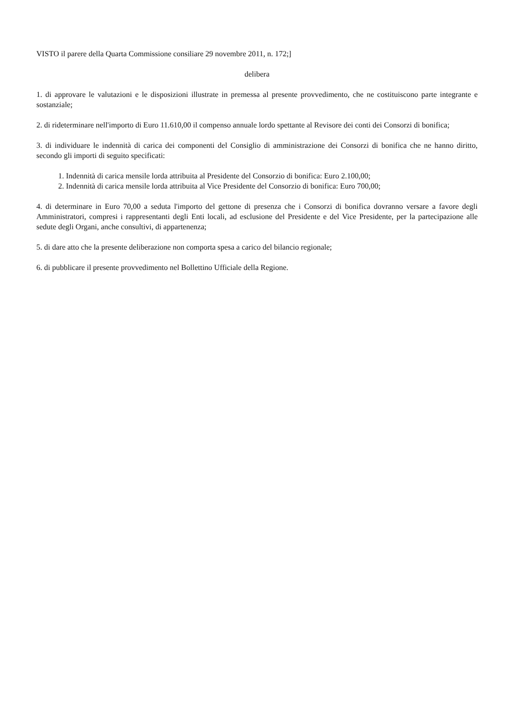VISTO il parere della Quarta Commissione consiliare 29 novembre 2011, n. 172;]
delibera
1. di approvare le valutazioni e le disposizioni illustrate in premessa al presente provvedimento, che ne costituiscono parte integrante e sostanziale;
2. di rideterminare nell'importo di Euro 11.610,00 il compenso annuale lordo spettante al Revisore dei conti dei Consorzi di bonifica;
3. di individuare le indennità di carica dei componenti del Consiglio di amministrazione dei Consorzi di bonifica che ne hanno diritto, secondo gli importi di seguito specificati:
1. Indennità di carica mensile lorda attribuita al Presidente del Consorzio di bonifica: Euro 2.100,00;
2. Indennità di carica mensile lorda attribuita al Vice Presidente del Consorzio di bonifica: Euro 700,00;
4. di determinare in Euro 70,00 a seduta l'importo del gettone di presenza che i Consorzi di bonifica dovranno versare a favore degli Amministratori, compresi i rappresentanti degli Enti locali, ad esclusione del Presidente e del Vice Presidente, per la partecipazione alle sedute degli Organi, anche consultivi, di appartenenza;
5. di dare atto che la presente deliberazione non comporta spesa a carico del bilancio regionale;
6. di pubblicare il presente provvedimento nel Bollettino Ufficiale della Regione.